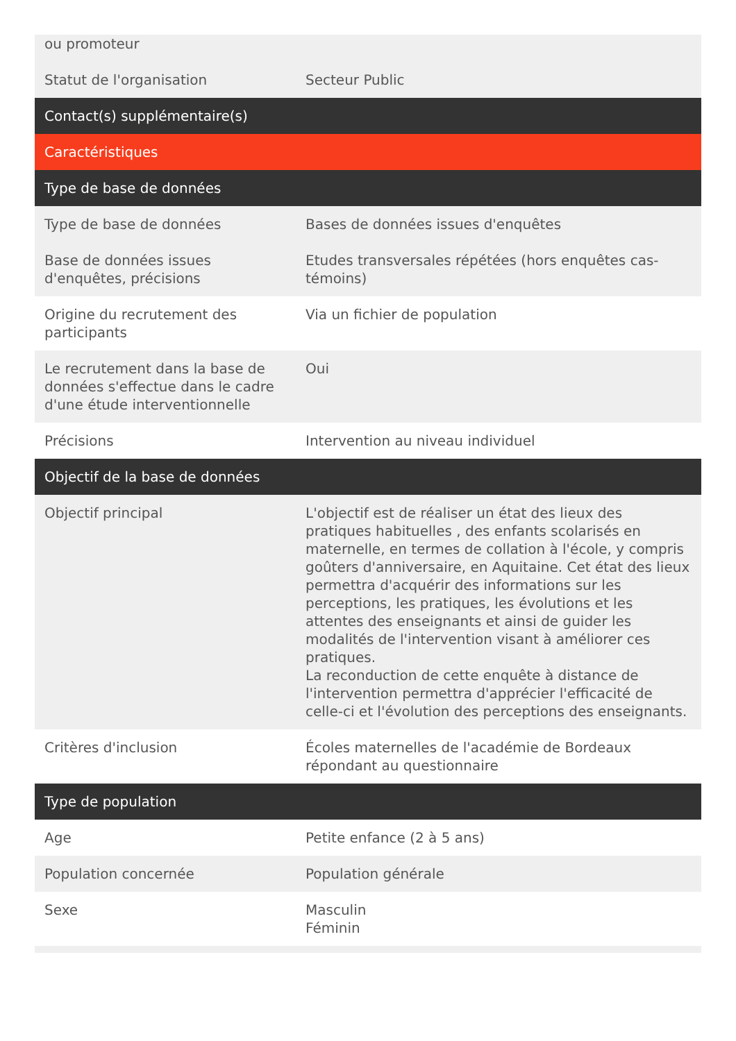| ou promoteur | |
| Statut de l'organisation | Secteur Public |
| Contact(s) supplémentaire(s) | |
| Caractéristiques | |
| Type de base de données | |
| Type de base de données | Bases de données issues d'enquêtes |
| Base de données issues d'enquêtes, précisions | Etudes transversales répétées (hors enquêtes cas-témoins) |
| Origine du recrutement des participants | Via un fichier de population |
| Le recrutement dans la base de données s'effectue dans le cadre d'une étude interventionnelle | Oui |
| Précisions | Intervention au niveau individuel |
| Objectif de la base de données | |
| Objectif principal | L'objectif est de réaliser un état des lieux des pratiques habituelles , des enfants scolarisés en maternelle, en termes de collation à l'école, y compris goûters d'anniversaire, en Aquitaine. Cet état des lieux permettra d'acquérir des informations sur les perceptions, les pratiques, les évolutions et les attentes des enseignants et ainsi de guider les modalités de l'intervention visant à améliorer ces pratiques. La reconduction de cette enquête à distance de l'intervention permettra d'apprécier l'efficacité de celle-ci et l'évolution des perceptions des enseignants. |
| Critères d'inclusion | Écoles maternelles de l'académie de Bordeaux répondant au questionnaire |
| Type de population | |
| Age | Petite enfance (2 à 5 ans) |
| Population concernée | Population générale |
| Sexe | Masculin Féminin |